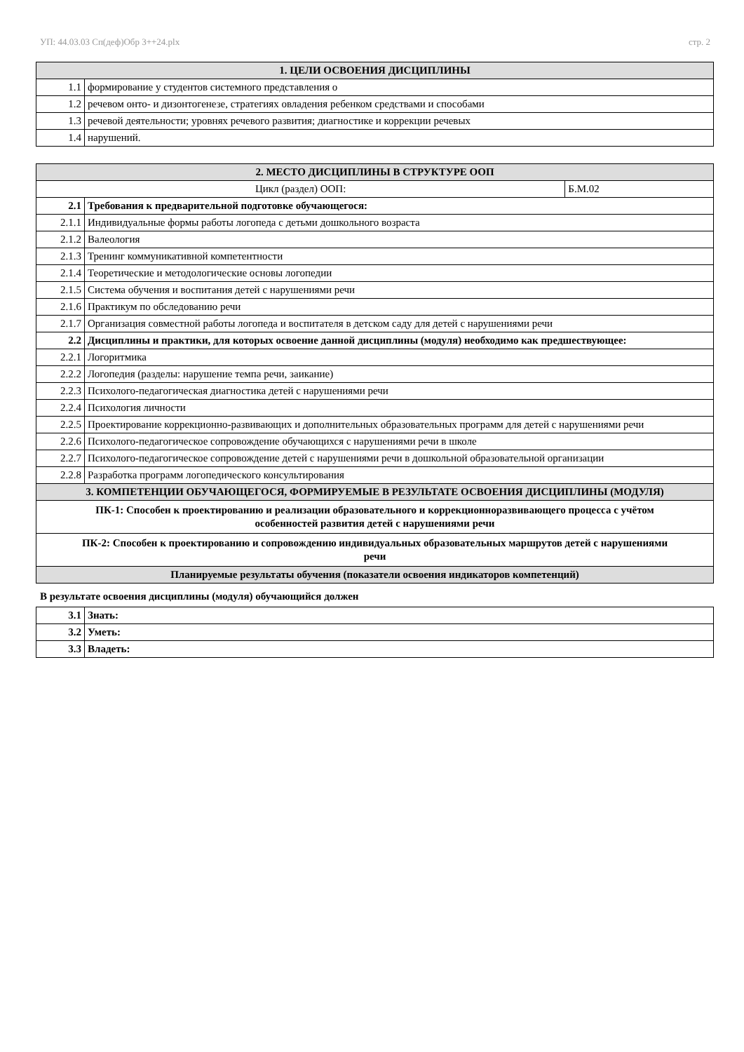УП: 44.03.03 Сп(деф)Обр 3++24.plx стр. 2
| 1. ЦЕЛИ ОСВОЕНИЯ ДИСЦИПЛИНЫ | |
| --- | --- |
| 1.1 | формирование у студентов системного представления о |
| 1.2 | речевом онто- и дизонтогенезе, стратегиях овладения ребенком средствами и способами |
| 1.3 | речевой деятельности; уровнях речевого развития; диагностике и коррекции речевых |
| 1.4 | нарушений. |
| 2. МЕСТО ДИСЦИПЛИНЫ В СТРУКТУРЕ ООП | | |
| --- | --- | --- |
| Цикл (раздел) ООП: | | Б.М.02 |
| 2.1 | Требования к предварительной подготовке обучающегося: | |
| 2.1.1 | Индивидуальные формы работы логопеда с детьми дошкольного возраста | |
| 2.1.2 | Валеология | |
| 2.1.3 | Тренинг коммуникативной компетентности | |
| 2.1.4 | Теоретические и методологические основы логопедии | |
| 2.1.5 | Система обучения и воспитания детей с нарушениями речи | |
| 2.1.6 | Практикум по обследованию речи | |
| 2.1.7 | Организация совместной работы логопеда и воспитателя в детском саду для детей с нарушениями речи | |
| 2.2 | Дисциплины и практики, для которых освоение данной дисциплины (модуля) необходимо как предшествующее: | |
| 2.2.1 | Логоритмика | |
| 2.2.2 | Логопедия (разделы: нарушение темпа речи, заикание) | |
| 2.2.3 | Психолого-педагогическая диагностика детей с нарушениями речи | |
| 2.2.4 | Психология личности | |
| 2.2.5 | Проектирование коррекционно-развивающих и дополнительных образовательных программ для детей с нарушениями речи | |
| 2.2.6 | Психолого-педагогическое сопровождение обучающихся с нарушениями речи в школе | |
| 2.2.7 | Психолого-педагогическое сопровождение детей с нарушениями речи в дошкольной образовательной организации | |
| 2.2.8 | Разработка программ логопедического консультирования | |
| 3. КОМПЕТЕНЦИИ ОБУЧАЮЩЕГОСЯ, ФОРМИРУЕМЫЕ В РЕЗУЛЬТАТЕ ОСВОЕНИЯ ДИСЦИПЛИНЫ (МОДУЛЯ) | | |
| ПК-1: Способен к проектированию и реализации образовательного и коррекционноразвивающего процесса с учётом особенностей развития детей с нарушениями речи | | |
| ПК-2: Способен к проектированию и сопровождению индивидуальных образовательных маршрутов детей с нарушениями речи | | |
| Планируемые результаты обучения (показатели освоения индикаторов компетенций) | | |
В результате освоения дисциплины (модуля) обучающийся должен
| 3.1 | Знать: |
| 3.2 | Уметь: |
| 3.3 | Владеть: |